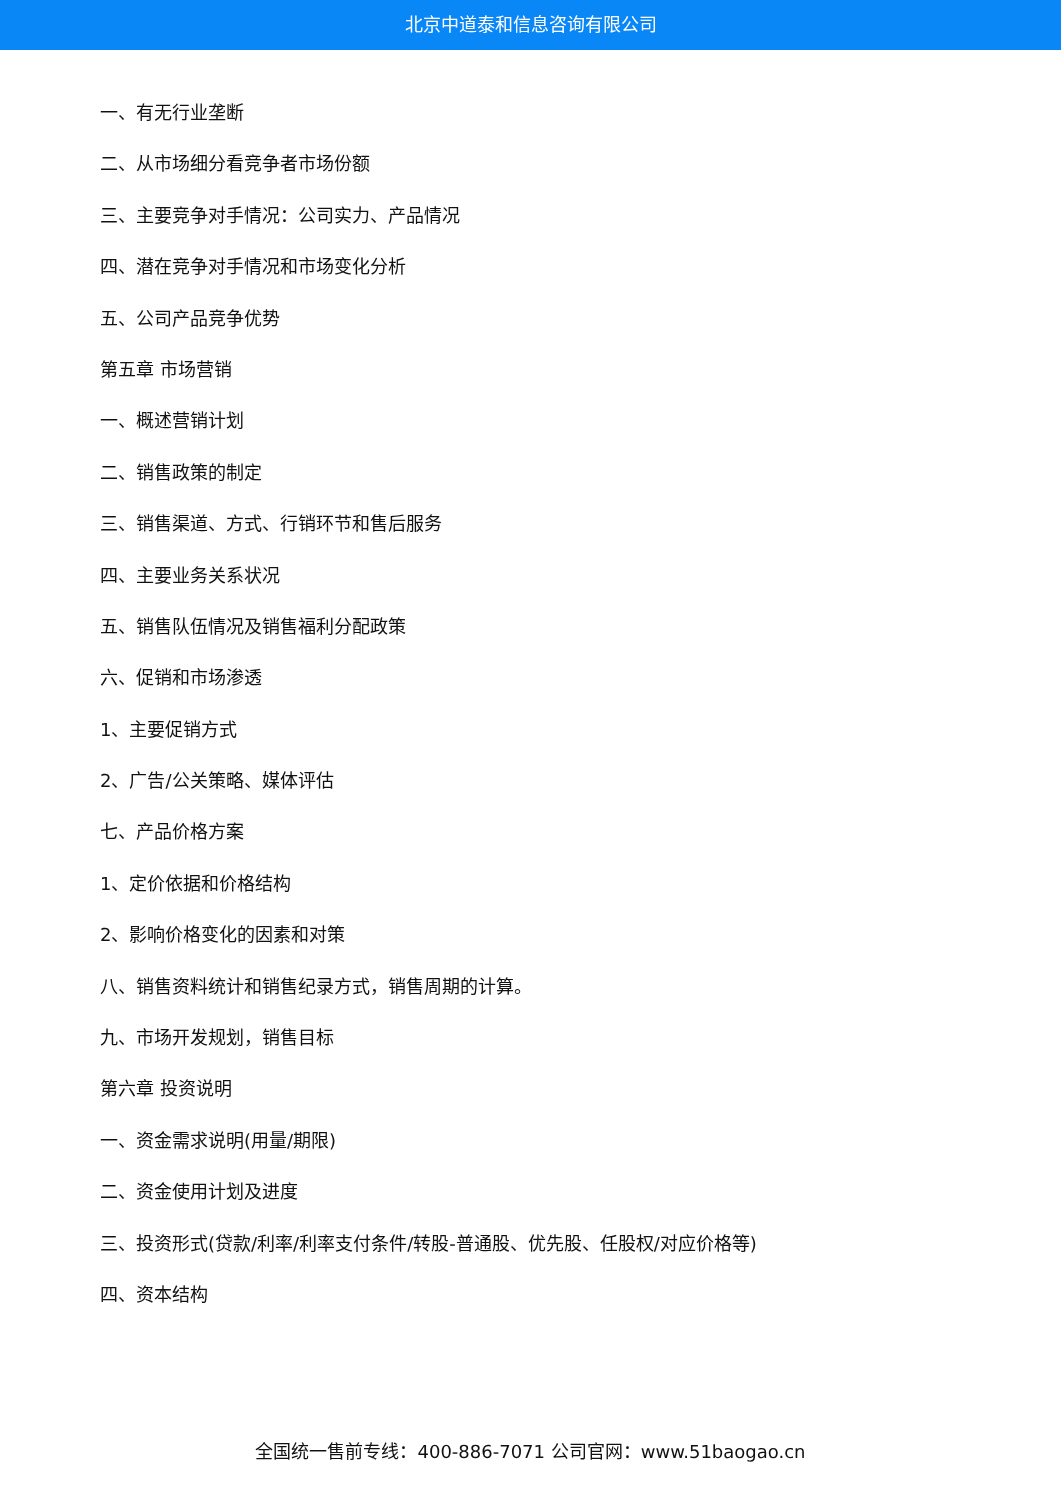北京中道泰和信息咨询有限公司
一、有无行业垄断
二、从市场细分看竞争者市场份额
三、主要竞争对手情况：公司实力、产品情况
四、潜在竞争对手情况和市场变化分析
五、公司产品竞争优势
第五章 市场营销
一、概述营销计划
二、销售政策的制定
三、销售渠道、方式、行销环节和售后服务
四、主要业务关系状况
五、销售队伍情况及销售福利分配政策
六、促销和市场渗透
1、主要促销方式
2、广告/公关策略、媒体评估
七、产品价格方案
1、定价依据和价格结构
2、影响价格变化的因素和对策
八、销售资料统计和销售纪录方式，销售周期的计算。
九、市场开发规划，销售目标
第六章 投资说明
一、资金需求说明(用量/期限)
二、资金使用计划及进度
三、投资形式(贷款/利率/利率支付条件/转股-普通股、优先股、任股权/对应价格等)
四、资本结构
全国统一售前专线：400-886-7071 公司官网：www.51baogao.cn